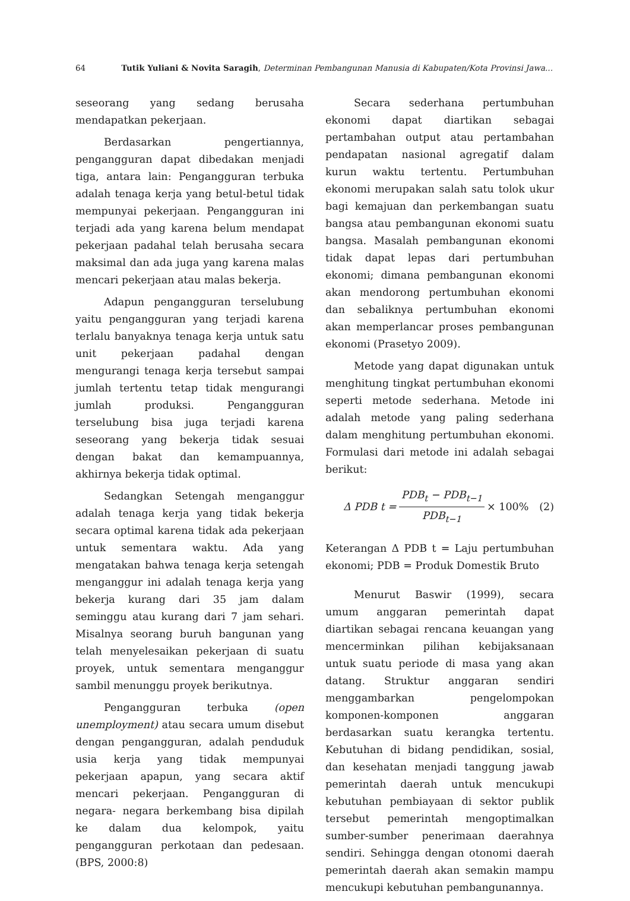64 Tutik Yuliani & Novita Saragih, Determinan Pembangunan Manusia di Kabupaten/Kota Provinsi Jawa...
seseorang yang sedang berusaha mendapatkan pekerjaan.
Berdasarkan pengertiannya, pengangguran dapat dibedakan menjadi tiga, antara lain: Pengangguran terbuka adalah tenaga kerja yang betul-betul tidak mempunyai pekerjaan. Pengangguran ini terjadi ada yang karena belum mendapat pekerjaan padahal telah berusaha secara maksimal dan ada juga yang karena malas mencari pekerjaan atau malas bekerja.
Adapun pengangguran terselubung yaitu pengangguran yang terjadi karena terlalu banyaknya tenaga kerja untuk satu unit pekerjaan padahal dengan mengurangi tenaga kerja tersebut sampai jumlah tertentu tetap tidak mengurangi jumlah produksi. Pengangguran terselubung bisa juga terjadi karena seseorang yang bekerja tidak sesuai dengan bakat dan kemampuannya, akhirnya bekerja tidak optimal.
Sedangkan Setengah menganggur adalah tenaga kerja yang tidak bekerja secara optimal karena tidak ada pekerjaan untuk sementara waktu. Ada yang mengatakan bahwa tenaga kerja setengah menganggur ini adalah tenaga kerja yang bekerja kurang dari 35 jam dalam seminggu atau kurang dari 7 jam sehari. Misalnya seorang buruh bangunan yang telah menyelesaikan pekerjaan di suatu proyek, untuk sementara menganggur sambil menunggu proyek berikutnya.
Pengangguran terbuka (open unemployment) atau secara umum disebut dengan pengangguran, adalah penduduk usia kerja yang tidak mempunyai pekerjaan apapun, yang secara aktif mencari pekerjaan. Pengangguran di negara- negara berkembang bisa dipilah ke dalam dua kelompok, yaitu pengangguran perkotaan dan pedesaan. (BPS, 2000:8)
Secara sederhana pertumbuhan ekonomi dapat diartikan sebagai pertambahan output atau pertambahan pendapatan nasional agregatif dalam kurun waktu tertentu. Pertumbuhan ekonomi merupakan salah satu tolok ukur bagi kemajuan dan perkembangan suatu bangsa atau pembangunan ekonomi suatu bangsa. Masalah pembangunan ekonomi tidak dapat lepas dari pertumbuhan ekonomi; dimana pembangunan ekonomi akan mendorong pertumbuhan ekonomi dan sebaliknya pertumbuhan ekonomi akan memperlancar proses pembangunan ekonomi (Prasetyo 2009).
Metode yang dapat digunakan untuk menghitung tingkat pertumbuhan ekonomi seperti metode sederhana. Metode ini adalah metode yang paling sederhana dalam menghitung pertumbuhan ekonomi. Formulasi dari metode ini adalah sebagai berikut:
Δ PDB t = PDB<sub>t</sub> − PDB<sub>t−1</sub> PDB<sub>t−1</sub> × 100% (2)
Keterangan Δ PDB t = Laju pertumbuhan ekonomi; PDB = Produk Domestik Bruto
Menurut Baswir (1999), secara umum anggaran pemerintah dapat diartikan sebagai rencana keuangan yang mencerminkan pilihan kebijaksanaan untuk suatu periode di masa yang akan datang. Struktur anggaran sendiri menggambarkan pengelompokan komponen-komponen anggaran berdasarkan suatu kerangka tertentu. Kebutuhan di bidang pendidikan, sosial, dan kesehatan menjadi tanggung jawab pemerintah daerah untuk mencukupi kebutuhan pembiayaan di sektor publik tersebut pemerintah mengoptimalkan sumber-sumber penerimaan daerahnya sendiri. Sehingga dengan otonomi daerah pemerintah daerah akan semakin mampu mencukupi kebutuhan pembangunannya.